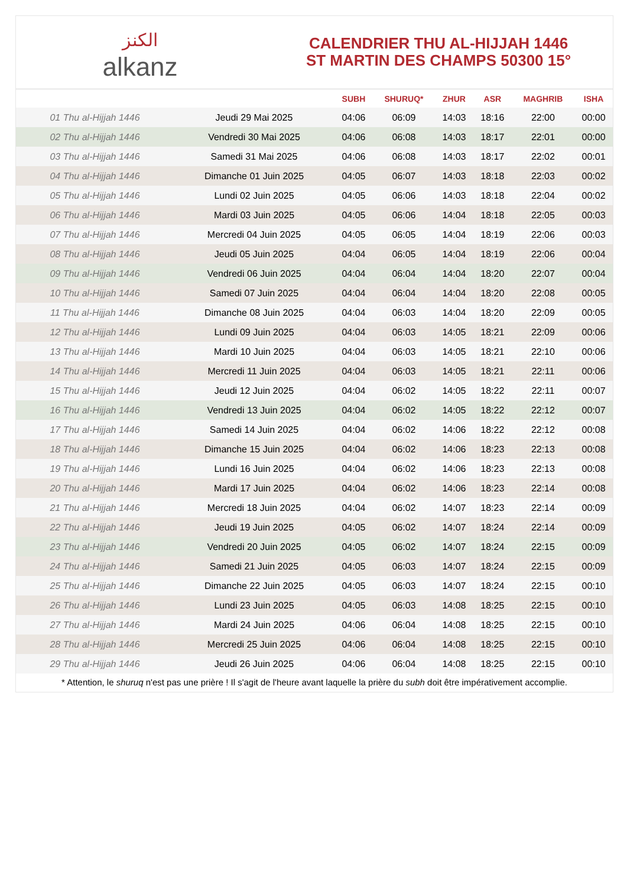الكنز
alkanz
CALENDRIER THU AL-HIJJAH 1446
ST MARTIN DES CHAMPS 50300 15°
| | | SUBH | SHURUQ* | ZHUR | ASR | MAGHRIB | ISHA |
| --- | --- | --- | --- | --- | --- | --- | --- |
| 01 Thu al-Hijjah 1446 | Jeudi 29 Mai 2025 | 04:06 | 06:09 | 14:03 | 18:16 | 22:00 | 00:00 |
| 02 Thu al-Hijjah 1446 | Vendredi 30 Mai 2025 | 04:06 | 06:08 | 14:03 | 18:17 | 22:01 | 00:00 |
| 03 Thu al-Hijjah 1446 | Samedi 31 Mai 2025 | 04:06 | 06:08 | 14:03 | 18:17 | 22:02 | 00:01 |
| 04 Thu al-Hijjah 1446 | Dimanche 01 Juin 2025 | 04:05 | 06:07 | 14:03 | 18:18 | 22:03 | 00:02 |
| 05 Thu al-Hijjah 1446 | Lundi 02 Juin 2025 | 04:05 | 06:06 | 14:03 | 18:18 | 22:04 | 00:02 |
| 06 Thu al-Hijjah 1446 | Mardi 03 Juin 2025 | 04:05 | 06:06 | 14:04 | 18:18 | 22:05 | 00:03 |
| 07 Thu al-Hijjah 1446 | Mercredi 04 Juin 2025 | 04:05 | 06:05 | 14:04 | 18:19 | 22:06 | 00:03 |
| 08 Thu al-Hijjah 1446 | Jeudi 05 Juin 2025 | 04:04 | 06:05 | 14:04 | 18:19 | 22:06 | 00:04 |
| 09 Thu al-Hijjah 1446 | Vendredi 06 Juin 2025 | 04:04 | 06:04 | 14:04 | 18:20 | 22:07 | 00:04 |
| 10 Thu al-Hijjah 1446 | Samedi 07 Juin 2025 | 04:04 | 06:04 | 14:04 | 18:20 | 22:08 | 00:05 |
| 11 Thu al-Hijjah 1446 | Dimanche 08 Juin 2025 | 04:04 | 06:03 | 14:04 | 18:20 | 22:09 | 00:05 |
| 12 Thu al-Hijjah 1446 | Lundi 09 Juin 2025 | 04:04 | 06:03 | 14:05 | 18:21 | 22:09 | 00:06 |
| 13 Thu al-Hijjah 1446 | Mardi 10 Juin 2025 | 04:04 | 06:03 | 14:05 | 18:21 | 22:10 | 00:06 |
| 14 Thu al-Hijjah 1446 | Mercredi 11 Juin 2025 | 04:04 | 06:03 | 14:05 | 18:21 | 22:11 | 00:06 |
| 15 Thu al-Hijjah 1446 | Jeudi 12 Juin 2025 | 04:04 | 06:02 | 14:05 | 18:22 | 22:11 | 00:07 |
| 16 Thu al-Hijjah 1446 | Vendredi 13 Juin 2025 | 04:04 | 06:02 | 14:05 | 18:22 | 22:12 | 00:07 |
| 17 Thu al-Hijjah 1446 | Samedi 14 Juin 2025 | 04:04 | 06:02 | 14:06 | 18:22 | 22:12 | 00:08 |
| 18 Thu al-Hijjah 1446 | Dimanche 15 Juin 2025 | 04:04 | 06:02 | 14:06 | 18:23 | 22:13 | 00:08 |
| 19 Thu al-Hijjah 1446 | Lundi 16 Juin 2025 | 04:04 | 06:02 | 14:06 | 18:23 | 22:13 | 00:08 |
| 20 Thu al-Hijjah 1446 | Mardi 17 Juin 2025 | 04:04 | 06:02 | 14:06 | 18:23 | 22:14 | 00:08 |
| 21 Thu al-Hijjah 1446 | Mercredi 18 Juin 2025 | 04:04 | 06:02 | 14:07 | 18:23 | 22:14 | 00:09 |
| 22 Thu al-Hijjah 1446 | Jeudi 19 Juin 2025 | 04:05 | 06:02 | 14:07 | 18:24 | 22:14 | 00:09 |
| 23 Thu al-Hijjah 1446 | Vendredi 20 Juin 2025 | 04:05 | 06:02 | 14:07 | 18:24 | 22:15 | 00:09 |
| 24 Thu al-Hijjah 1446 | Samedi 21 Juin 2025 | 04:05 | 06:03 | 14:07 | 18:24 | 22:15 | 00:09 |
| 25 Thu al-Hijjah 1446 | Dimanche 22 Juin 2025 | 04:05 | 06:03 | 14:07 | 18:24 | 22:15 | 00:10 |
| 26 Thu al-Hijjah 1446 | Lundi 23 Juin 2025 | 04:05 | 06:03 | 14:08 | 18:25 | 22:15 | 00:10 |
| 27 Thu al-Hijjah 1446 | Mardi 24 Juin 2025 | 04:06 | 06:04 | 14:08 | 18:25 | 22:15 | 00:10 |
| 28 Thu al-Hijjah 1446 | Mercredi 25 Juin 2025 | 04:06 | 06:04 | 14:08 | 18:25 | 22:15 | 00:10 |
| 29 Thu al-Hijjah 1446 | Jeudi 26 Juin 2025 | 04:06 | 06:04 | 14:08 | 18:25 | 22:15 | 00:10 |
* Attention, le shuruq n'est pas une prière ! Il s'agit de l'heure avant laquelle la prière du subh doit être impérativement accomplie.